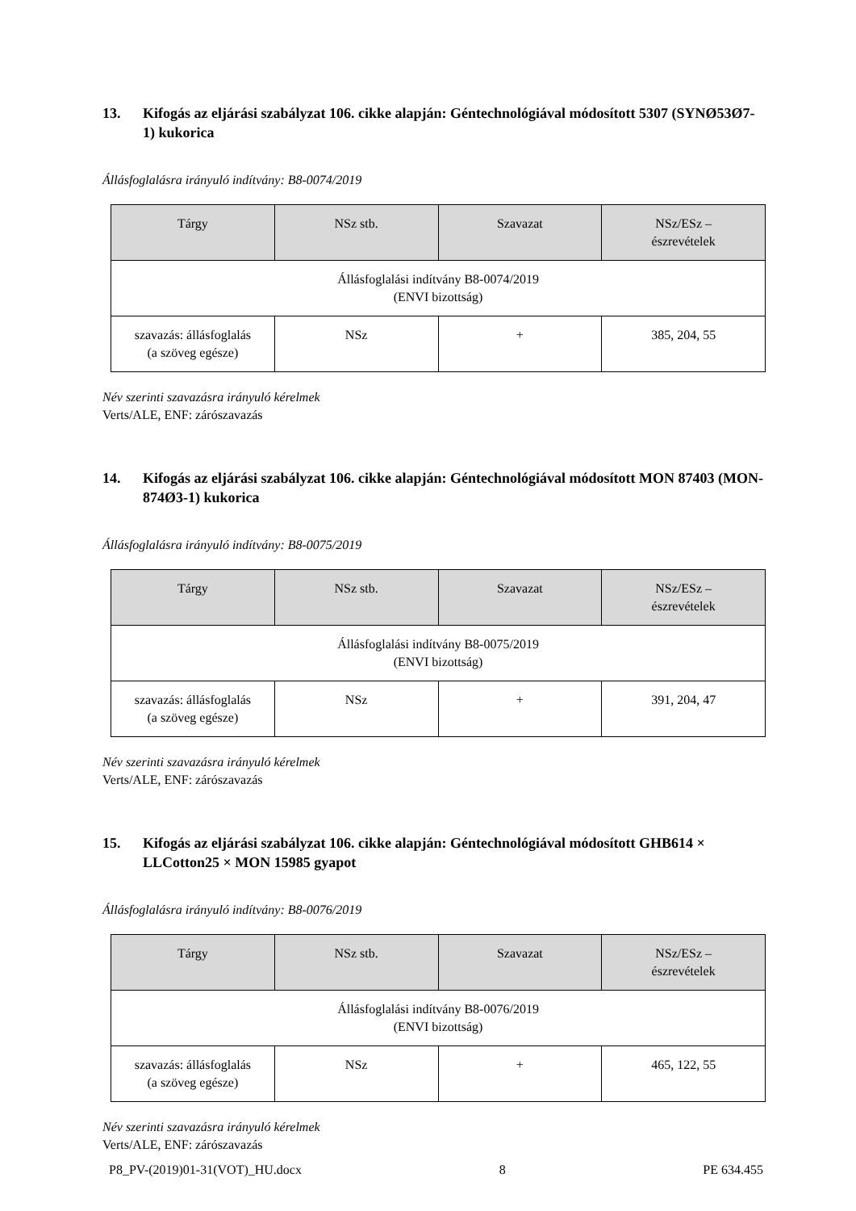13. Kifogás az eljárási szabályzat 106. cikke alapján: Géntechnológiával módosított 5307 (SYNØ53Ø7-1) kukorica
Állásfoglalásra irányuló indítvány: B8-0074/2019
| Tárgy | NSz stb. | Szavazat | NSz/ESz – észrevételek |
| --- | --- | --- | --- |
| Állásfoglalási indítvány B8-0074/2019 (ENVI bizottság) | | | |
| szavazás: állásfoglalás (a szöveg egésze) | NSz | + | 385, 204, 55 |
Név szerinti szavazásra irányuló kérelmek
Verts/ALE, ENF: zárószavazás
14. Kifogás az eljárási szabályzat 106. cikke alapján: Géntechnológiával módosított MON 87403 (MON-874Ø3-1) kukorica
Állásfoglalásra irányuló indítvány: B8-0075/2019
| Tárgy | NSz stb. | Szavazat | NSz/ESz – észrevételek |
| --- | --- | --- | --- |
| Állásfoglalási indítvány B8-0075/2019 (ENVI bizottság) | | | |
| szavazás: állásfoglalás (a szöveg egésze) | NSz | + | 391, 204, 47 |
Név szerinti szavazásra irányuló kérelmek
Verts/ALE, ENF: zárószavazás
15. Kifogás az eljárási szabályzat 106. cikke alapján: Géntechnológiával módosított GHB614 × LLCotton25 × MON 15985 gyapot
Állásfoglalásra irányuló indítvány: B8-0076/2019
| Tárgy | NSz stb. | Szavazat | NSz/ESz – észrevételek |
| --- | --- | --- | --- |
| Állásfoglalási indítvány B8-0076/2019 (ENVI bizottság) | | | |
| szavazás: állásfoglalás (a szöveg egésze) | NSz | + | 465, 122, 55 |
Név szerinti szavazásra irányuló kérelmek
Verts/ALE, ENF: zárószavazás
P8_PV-(2019)01-31(VOT)_HU.docx 8 PE 634.455